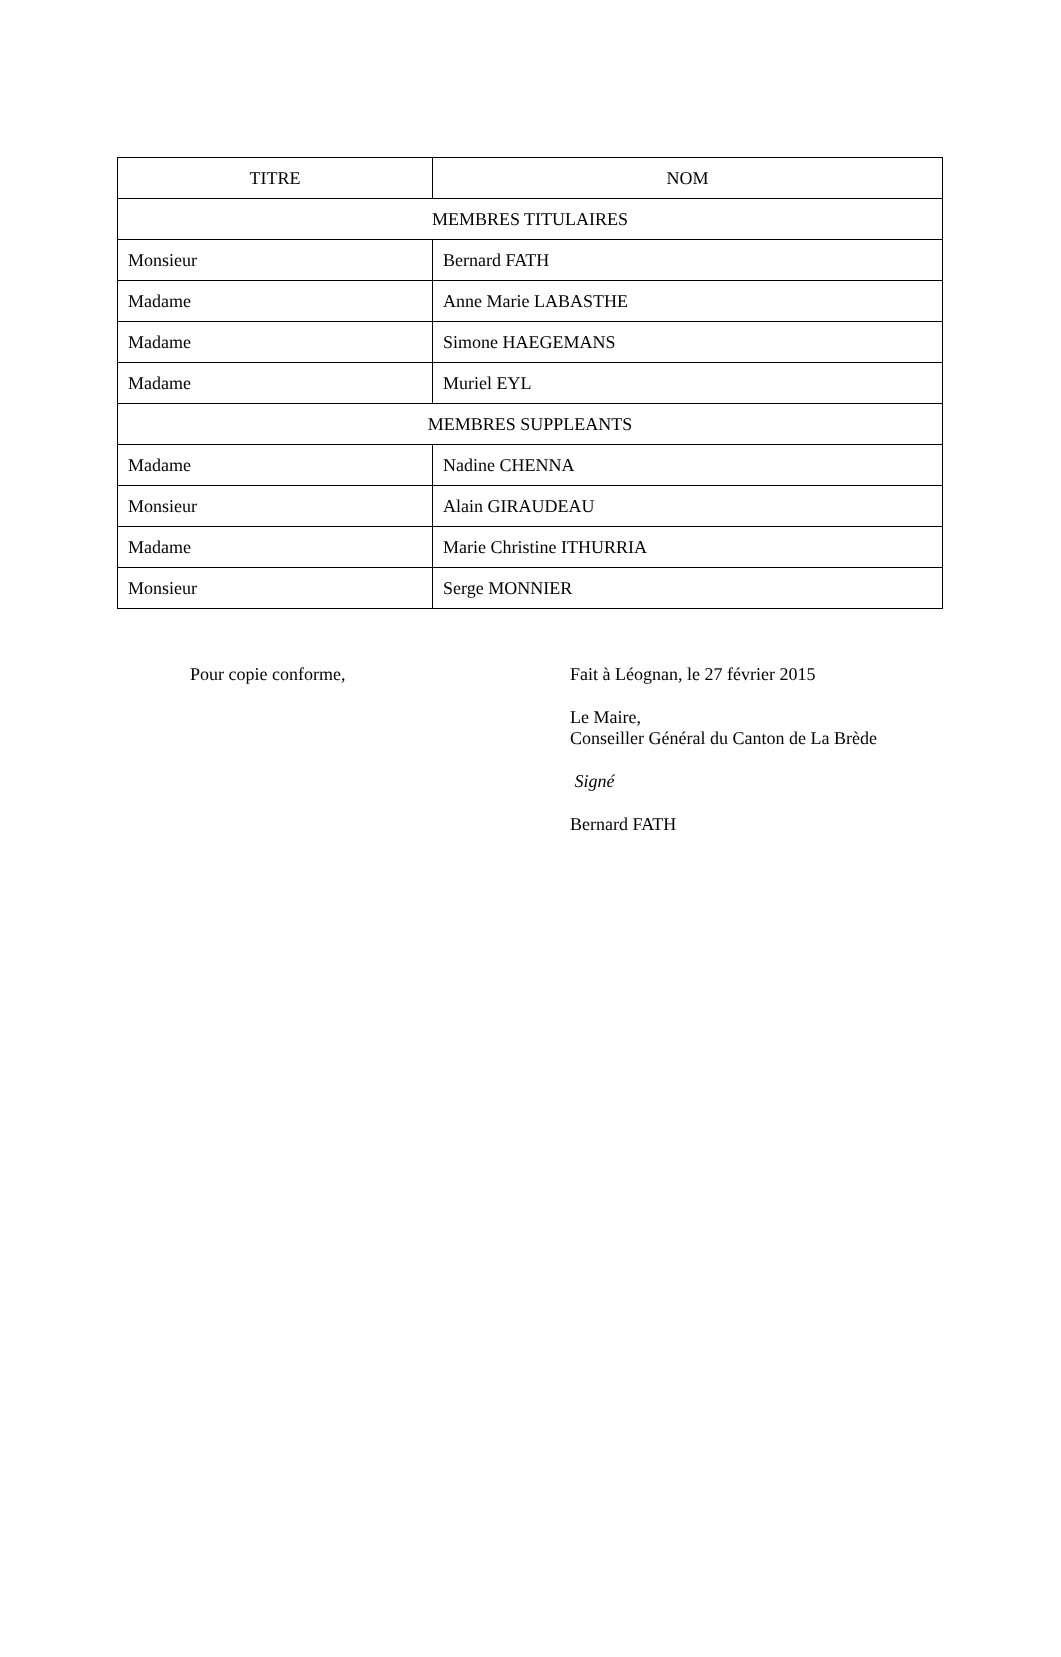| TITRE | NOM |
| --- | --- |
| MEMBRES TITULAIRES | |
| Monsieur | Bernard FATH |
| Madame | Anne Marie LABASTHE |
| Madame | Simone HAEGEMANS |
| Madame | Muriel EYL |
| MEMBRES SUPPLEANTS | |
| Madame | Nadine CHENNA |
| Monsieur | Alain GIRAUDEAU |
| Madame | Marie Christine ITHURRIA |
| Monsieur | Serge MONNIER |
Pour copie conforme, Fait à Léognan, le 27 février 2015
Le Maire,
Conseiller Général du Canton de La Brède
Signé
Bernard FATH